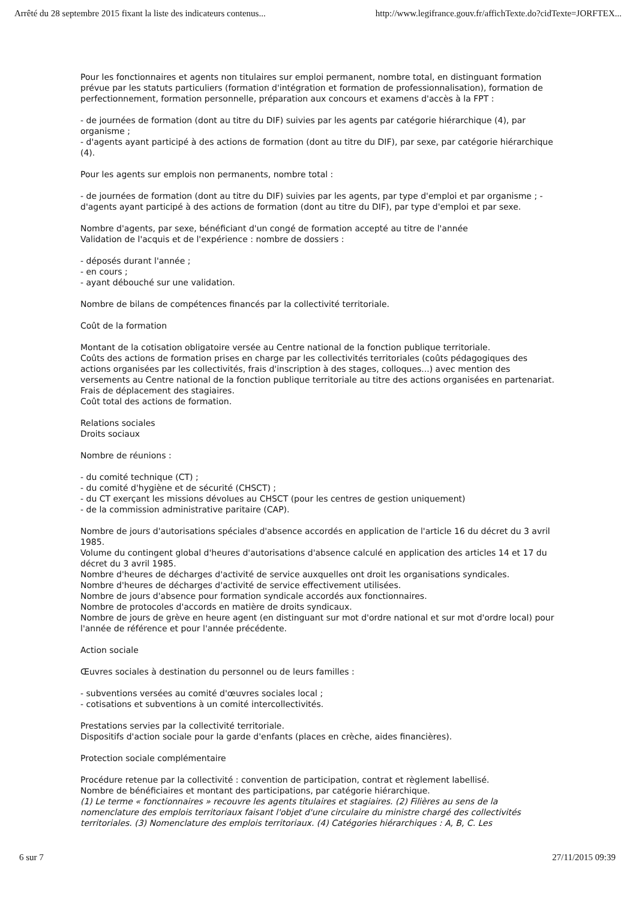Arrêté du 28 septembre 2015 fixant la liste des indicateurs contenus... http://www.legifrance.gouv.fr/affichTexte.do?cidTexte=JORFTEX...
Pour les fonctionnaires et agents non titulaires sur emploi permanent, nombre total, en distinguant formation prévue par les statuts particuliers (formation d'intégration et formation de professionnalisation), formation de perfectionnement, formation personnelle, préparation aux concours et examens d'accès à la FPT :
- de journées de formation (dont au titre du DIF) suivies par les agents par catégorie hiérarchique (4), par organisme ;
- d'agents ayant participé à des actions de formation (dont au titre du DIF), par sexe, par catégorie hiérarchique (4).
Pour les agents sur emplois non permanents, nombre total :
- de journées de formation (dont au titre du DIF) suivies par les agents, par type d'emploi et par organisme ; - d'agents ayant participé à des actions de formation (dont au titre du DIF), par type d'emploi et par sexe.
Nombre d'agents, par sexe, bénéficiant d'un congé de formation accepté au titre de l'année
Validation de l'acquis et de l'expérience : nombre de dossiers :
- déposés durant l'année ;
- en cours ;
- ayant débouché sur une validation.
Nombre de bilans de compétences financés par la collectivité territoriale.
Coût de la formation
Montant de la cotisation obligatoire versée au Centre national de la fonction publique territoriale.
Coûts des actions de formation prises en charge par les collectivités territoriales (coûts pédagogiques des actions organisées par les collectivités, frais d'inscription à des stages, colloques...) avec mention des versements au Centre national de la fonction publique territoriale au titre des actions organisées en partenariat.
Frais de déplacement des stagiaires.
Coût total des actions de formation.
Relations sociales
Droits sociaux
Nombre de réunions :
- du comité technique (CT) ;
- du comité d'hygiène et de sécurité (CHSCT) ;
- du CT exerçant les missions dévolues au CHSCT (pour les centres de gestion uniquement)
- de la commission administrative paritaire (CAP).
Nombre de jours d'autorisations spéciales d'absence accordés en application de l'article 16 du décret du 3 avril 1985.
Volume du contingent global d'heures d'autorisations d'absence calculé en application des articles 14 et 17 du décret du 3 avril 1985.
Nombre d'heures de décharges d'activité de service auxquelles ont droit les organisations syndicales.
Nombre d'heures de décharges d'activité de service effectivement utilisées.
Nombre de jours d'absence pour formation syndicale accordés aux fonctionnaires.
Nombre de protocoles d'accords en matière de droits syndicaux.
Nombre de jours de grève en heure agent (en distinguant sur mot d'ordre national et sur mot d'ordre local) pour l'année de référence et pour l'année précédente.
Action sociale
Œuvres sociales à destination du personnel ou de leurs familles :
- subventions versées au comité d'œuvres sociales local ;
- cotisations et subventions à un comité intercollectivités.
Prestations servies par la collectivité territoriale.
Dispositifs d'action sociale pour la garde d'enfants (places en crèche, aides financières).
Protection sociale complémentaire
Procédure retenue par la collectivité : convention de participation, contrat et règlement labellisé.
Nombre de bénéficiaires et montant des participations, par catégorie hiérarchique.
(1) Le terme « fonctionnaires » recouvre les agents titulaires et stagiaires. (2) Filières au sens de la nomenclature des emplois territoriaux faisant l'objet d'une circulaire du ministre chargé des collectivités territoriales. (3) Nomenclature des emplois territoriaux. (4) Catégories hiérarchiques : A, B, C. Les
6 sur 7 27/11/2015 09:39